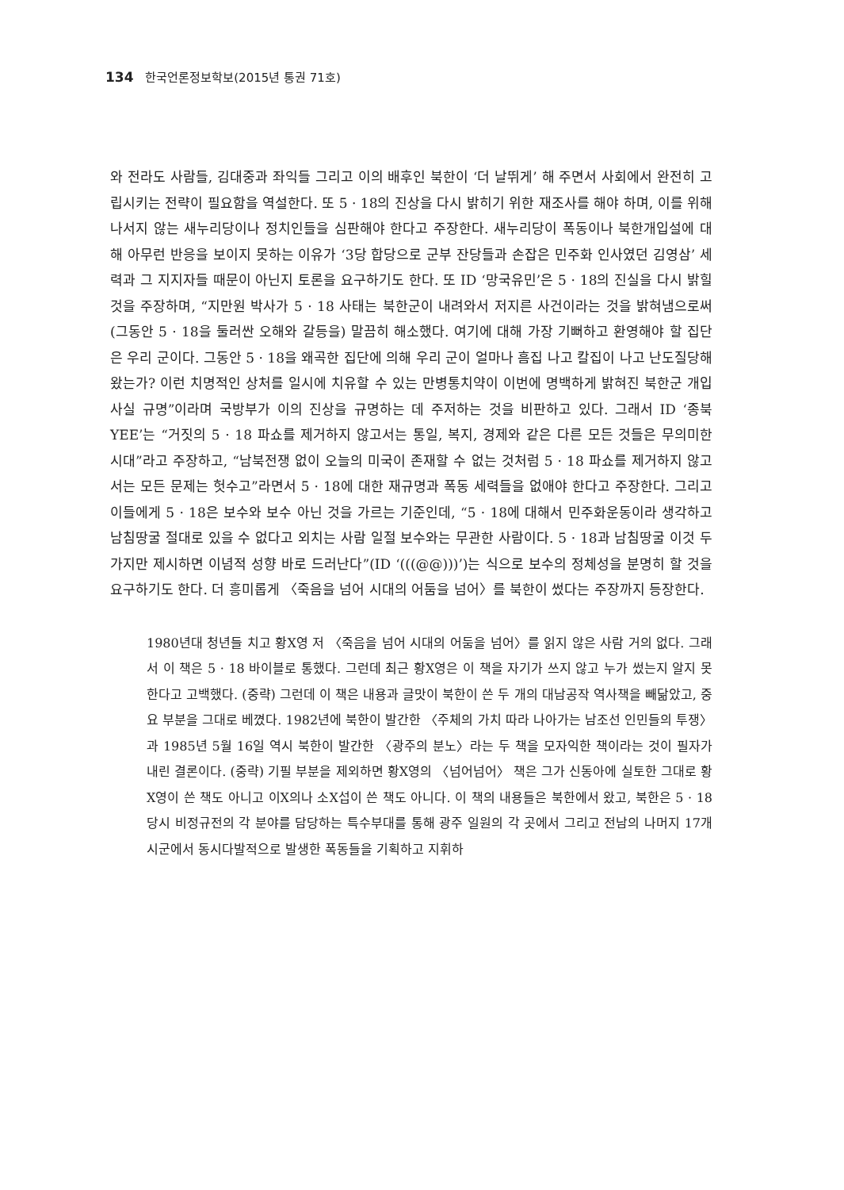134 한국언론정보학보(2015년 통권 71호)
와 전라도 사람들, 김대중과 좌익들 그리고 이의 배후인 북한이 ‘더 날뛰게’ 해 주면서 사회에서 완전히 고립시키는 전략이 필요함을 역설한다. 또 5 · 18의 진상을 다시 밝히기 위한 재조사를 해야 하며, 이를 위해 나서지 않는 새누리당이나 정치인들을 심판해야 한다고 주장한다. 새누리당이 폭동이나 북한개입설에 대해 아무런 반응을 보이지 못하는 이유가 ‘3당 합당으로 군부 잔당들과 손잡은 민주화 인사였던 김영삼’ 세력과 그 지지자들 때문이 아닌지 토론을 요구하기도 한다. 또 ID ‘망국유민’은 5 · 18의 진실을 다시 밝힐 것을 주장하며, “지만원 박사가 5 · 18 사태는 북한군이 내려와서 저지른 사건이라는 것을 밝혀냄으로써 (그동안 5 · 18을 둘러싼 오해와 갈등을) 말끔히 해소했다. 여기에 대해 가장 기뻐하고 환영해야 할 집단은 우리 군이다. 그동안 5 · 18을 왜곡한 집단에 의해 우리 군이 얼마나 흠집 나고 칼집이 나고 난도질당해 왔는가? 이런 치명적인 상처를 일시에 치유할 수 있는 만병통치약이 이번에 명백하게 밝혀진 북한군 개입 사실 규명”이라며 국방부가 이의 진상을 규명하는 데 주저하는 것을 비판하고 있다. 그래서 ID ‘종북YEE’는 “거짓의 5 · 18 파쇼를 제거하지 않고서는 통일, 복지, 경제와 같은 다른 모든 것들은 무의미한 시대”라고 주장하고, “남북전쟁 없이 오늘의 미국이 존재할 수 없는 것처럼 5 · 18 파쇼를 제거하지 않고서는 모든 문제는 헛수고”라면서 5 · 18에 대한 재규명과 폭동 세력들을 없애야 한다고 주장한다. 그리고 이들에게 5 · 18은 보수와 보수 아닌 것을 가르는 기준인데, “5 · 18에 대해서 민주화운동이라 생각하고 남침땅굴 절대로 있을 수 없다고 외치는 사람 일절 보수와는 무관한 사람이다. 5 · 18과 남침땅굴 이것 두 가지만 제시하면 이념적 성향 바로 드러난다”(ID ‘(((@@)))’)는 식으로 보수의 정체성을 분명히 할 것을 요구하기도 한다. 더 흥미롭게 〈죽음을 넘어 시대의 어둠을 넘어〉를 북한이 썼다는 주장까지 등장한다.
1980년대 청년들 치고 황X영 저 〈죽음을 넘어 시대의 어둠을 넘어〉를 읽지 않은 사람 거의 없다. 그래서 이 책은 5 · 18 바이블로 통했다. 그런데 최근 황X영은 이 책을 자기가 쓰지 않고 누가 썼는지 알지 못한다고 고백했다. (중략) 그런데 이 책은 내용과 글맛이 북한이 쓴 두 개의 대남공작 역사책을 빼닮았고, 중요 부분을 그대로 베꼈다. 1982년에 북한이 발간한 〈주체의 가치 따라 나아가는 남조선 인민들의 투쟁〉과 1985년 5월 16일 역시 북한이 발간한 〈광주의 분노〉라는 두 책을 모자익한 책이라는 것이 필자가 내린 결론이다. (중략) 기필 부분을 제외하면 황X영의 〈넘어넘어〉 책은 그가 신동아에 실토한 그대로 황X영이 쓴 책도 아니고 이X의나 소X섭이 쓴 책도 아니다. 이 책의 내용들은 북한에서 왔고, 북한은 5 · 18 당시 비정규전의 각 분야를 담당하는 특수부대를 통해 광주 일원의 각 곳에서 그리고 전남의 나머지 17개 시군에서 동시다발적으로 발생한 폭동들을 기획하고 지휘하